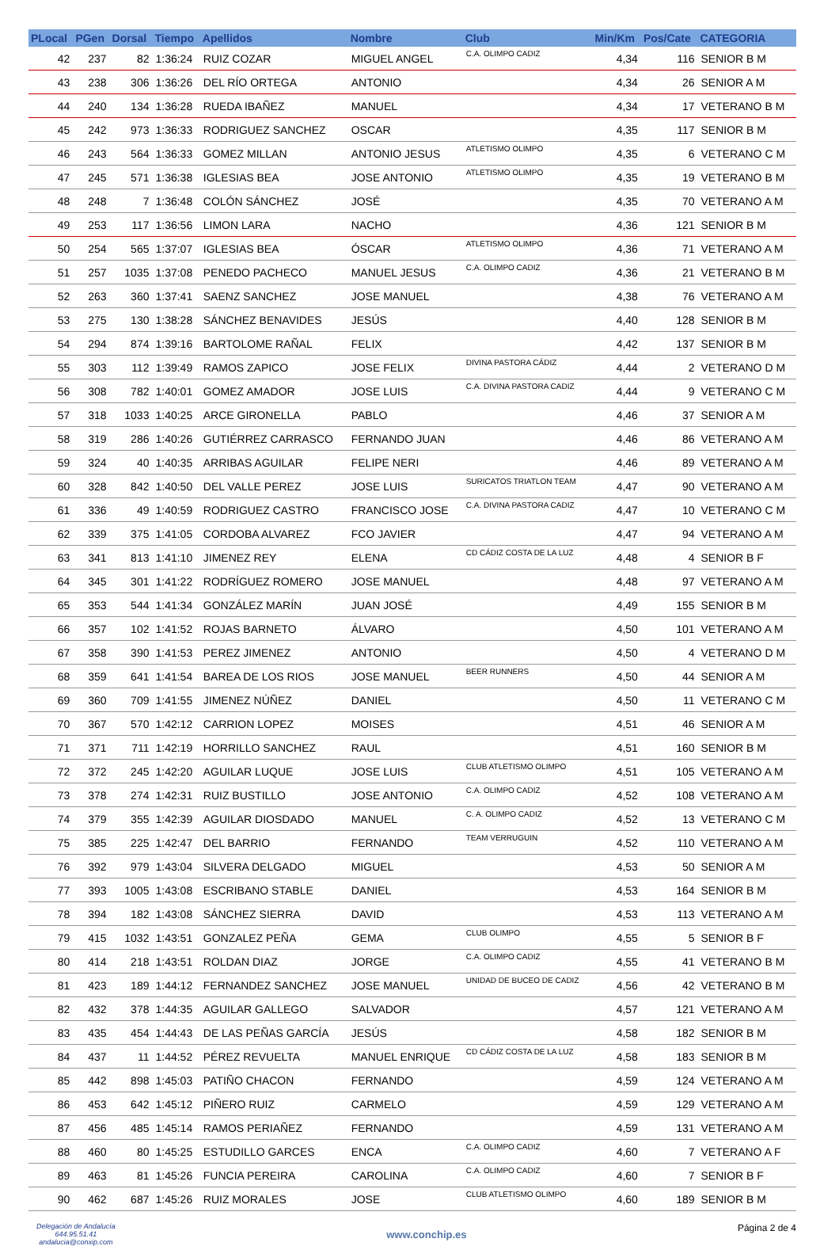| PLocal | PGen | Dorsal | Tiempo | Apellidos | Nombre | Club | Min/Km | Pos/Cate | CATEGORIA |
| --- | --- | --- | --- | --- | --- | --- | --- | --- | --- |
| 42 | 237 | 82 | 1:36:24 | RUIZ COZAR | MIGUEL ANGEL | C.A. OLIMPO CADIZ | 4,34 | 116 | SENIOR B M |
| 43 | 238 | 306 | 1:36:26 | DEL RÍO ORTEGA | ANTONIO | | 4,34 | 26 | SENIOR A M |
| 44 | 240 | 134 | 1:36:28 | RUEDA IBAÑEZ | MANUEL | | 4,34 | 17 | VETERANO B M |
| 45 | 242 | 973 | 1:36:33 | RODRIGUEZ SANCHEZ | OSCAR | | 4,35 | 117 | SENIOR B M |
| 46 | 243 | 564 | 1:36:33 | GOMEZ MILLAN | ANTONIO JESUS | ATLETISMO OLIMPO | 4,35 | 6 | VETERANO C M |
| 47 | 245 | 571 | 1:36:38 | IGLESIAS BEA | JOSE ANTONIO | ATLETISMO OLIMPO | 4,35 | 19 | VETERANO B M |
| 48 | 248 | 7 | 1:36:48 | COLÓN SÁNCHEZ | JOSÉ | | 4,35 | 70 | VETERANO A M |
| 49 | 253 | 117 | 1:36:56 | LIMON LARA | NACHO | | 4,36 | 121 | SENIOR B M |
| 50 | 254 | 565 | 1:37:07 | IGLESIAS BEA | ÓSCAR | ATLETISMO OLIMPO | 4,36 | 71 | VETERANO A M |
| 51 | 257 | 1035 | 1:37:08 | PENEDO PACHECO | MANUEL JESUS | C.A. OLIMPO CADIZ | 4,36 | 21 | VETERANO B M |
| 52 | 263 | 360 | 1:37:41 | SAENZ SANCHEZ | JOSE MANUEL | | 4,38 | 76 | VETERANO A M |
| 53 | 275 | 130 | 1:38:28 | SÁNCHEZ BENAVIDES | JESÚS | | 4,40 | 128 | SENIOR B M |
| 54 | 294 | 874 | 1:39:16 | BARTOLOME RAÑAL | FELIX | | 4,42 | 137 | SENIOR B M |
| 55 | 303 | 112 | 1:39:49 | RAMOS ZAPICO | JOSE FELIX | DIVINA PASTORA CÁDIZ | 4,44 | 2 | VETERANO D M |
| 56 | 308 | 782 | 1:40:01 | GOMEZ AMADOR | JOSE LUIS | C.A. DIVINA PASTORA CADIZ | 4,44 | 9 | VETERANO C M |
| 57 | 318 | 1033 | 1:40:25 | ARCE GIRONELLA | PABLO | | 4,46 | 37 | SENIOR A M |
| 58 | 319 | 286 | 1:40:26 | GUTIÉRREZ CARRASCO | FERNANDO JUAN | | 4,46 | 86 | VETERANO A M |
| 59 | 324 | 40 | 1:40:35 | ARRIBAS AGUILAR | FELIPE NERI | | 4,46 | 89 | VETERANO A M |
| 60 | 328 | 842 | 1:40:50 | DEL VALLE PEREZ | JOSE LUIS | SURICATOS TRIATLON TEAM | 4,47 | 90 | VETERANO A M |
| 61 | 336 | 49 | 1:40:59 | RODRIGUEZ CASTRO | FRANCISCO JOSE | C.A. DIVINA PASTORA CADIZ | 4,47 | 10 | VETERANO C M |
| 62 | 339 | 375 | 1:41:05 | CORDOBA ALVAREZ | FCO JAVIER | | 4,47 | 94 | VETERANO A M |
| 63 | 341 | 813 | 1:41:10 | JIMENEZ REY | ELENA | CD CÁDIZ COSTA DE LA LUZ | 4,48 | 4 | SENIOR B F |
| 64 | 345 | 301 | 1:41:22 | RODRÍGUEZ ROMERO | JOSE MANUEL | | 4,48 | 97 | VETERANO A M |
| 65 | 353 | 544 | 1:41:34 | GONZÁLEZ MARÍN | JUAN JOSÉ | | 4,49 | 155 | SENIOR B M |
| 66 | 357 | 102 | 1:41:52 | ROJAS BARNETO | ÁLVARO | | 4,50 | 101 | VETERANO A M |
| 67 | 358 | 390 | 1:41:53 | PEREZ JIMENEZ | ANTONIO | | 4,50 | 4 | VETERANO D M |
| 68 | 359 | 641 | 1:41:54 | BAREA DE LOS RIOS | JOSE MANUEL | BEER RUNNERS | 4,50 | 44 | SENIOR A M |
| 69 | 360 | 709 | 1:41:55 | JIMENEZ NÚÑEZ | DANIEL | | 4,50 | 11 | VETERANO C M |
| 70 | 367 | 570 | 1:42:12 | CARRION LOPEZ | MOISES | | 4,51 | 46 | SENIOR A M |
| 71 | 371 | 711 | 1:42:19 | HORRILLO SANCHEZ | RAUL | | 4,51 | 160 | SENIOR B M |
| 72 | 372 | 245 | 1:42:20 | AGUILAR LUQUE | JOSE LUIS | CLUB ATLETISMO OLIMPO | 4,51 | 105 | VETERANO A M |
| 73 | 378 | 274 | 1:42:31 | RUIZ BUSTILLO | JOSE ANTONIO | C.A. OLIMPO CADIZ | 4,52 | 108 | VETERANO A M |
| 74 | 379 | 355 | 1:42:39 | AGUILAR DIOSDADO | MANUEL | C. A. OLIMPO CADIZ | 4,52 | 13 | VETERANO C M |
| 75 | 385 | 225 | 1:42:47 | DEL BARRIO | FERNANDO | TEAM VERRUGUIN | 4,52 | 110 | VETERANO A M |
| 76 | 392 | 979 | 1:43:04 | SILVERA DELGADO | MIGUEL | | 4,53 | 50 | SENIOR A M |
| 77 | 393 | 1005 | 1:43:08 | ESCRIBANO STABLE | DANIEL | | 4,53 | 164 | SENIOR B M |
| 78 | 394 | 182 | 1:43:08 | SÁNCHEZ SIERRA | DAVID | | 4,53 | 113 | VETERANO A M |
| 79 | 415 | 1032 | 1:43:51 | GONZALEZ PEÑA | GEMA | CLUB OLIMPO | 4,55 | 5 | SENIOR B F |
| 80 | 414 | 218 | 1:43:51 | ROLDAN DIAZ | JORGE | C.A. OLIMPO CADIZ | 4,55 | 41 | VETERANO B M |
| 81 | 423 | 189 | 1:44:12 | FERNANDEZ SANCHEZ | JOSE MANUEL | UNIDAD DE BUCEO DE CADIZ | 4,56 | 42 | VETERANO B M |
| 82 | 432 | 378 | 1:44:35 | AGUILAR GALLEGO | SALVADOR | | 4,57 | 121 | VETERANO A M |
| 83 | 435 | 454 | 1:44:43 | DE LAS PEÑAS GARCÍA | JESÚS | | 4,58 | 182 | SENIOR B M |
| 84 | 437 | 11 | 1:44:52 | PÉREZ REVUELTA | MANUEL ENRIQUE | CD CÁDIZ COSTA DE LA LUZ | 4,58 | 183 | SENIOR B M |
| 85 | 442 | 898 | 1:45:03 | PATIÑO CHACON | FERNANDO | | 4,59 | 124 | VETERANO A M |
| 86 | 453 | 642 | 1:45:12 | PIÑERO RUIZ | CARMELO | | 4,59 | 129 | VETERANO A M |
| 87 | 456 | 485 | 1:45:14 | RAMOS PERIAÑEZ | FERNANDO | | 4,59 | 131 | VETERANO A M |
| 88 | 460 | 80 | 1:45:25 | ESTUDILLO GARCES | ENCA | C.A. OLIMPO CADIZ | 4,60 | 7 | VETERANO A F |
| 89 | 463 | 81 | 1:45:26 | FUNCIA PEREIRA | CAROLINA | C.A. OLIMPO CADIZ | 4,60 | 7 | SENIOR B F |
| 90 | 462 | 687 | 1:45:26 | RUIZ MORALES | JOSE | CLUB ATLETISMO OLIMPO | 4,60 | 189 | SENIOR B M |
Delegación de Andalucía
644.95.51.41
andalucia@conxip.com
www.conchip.es
Página 2 de 4